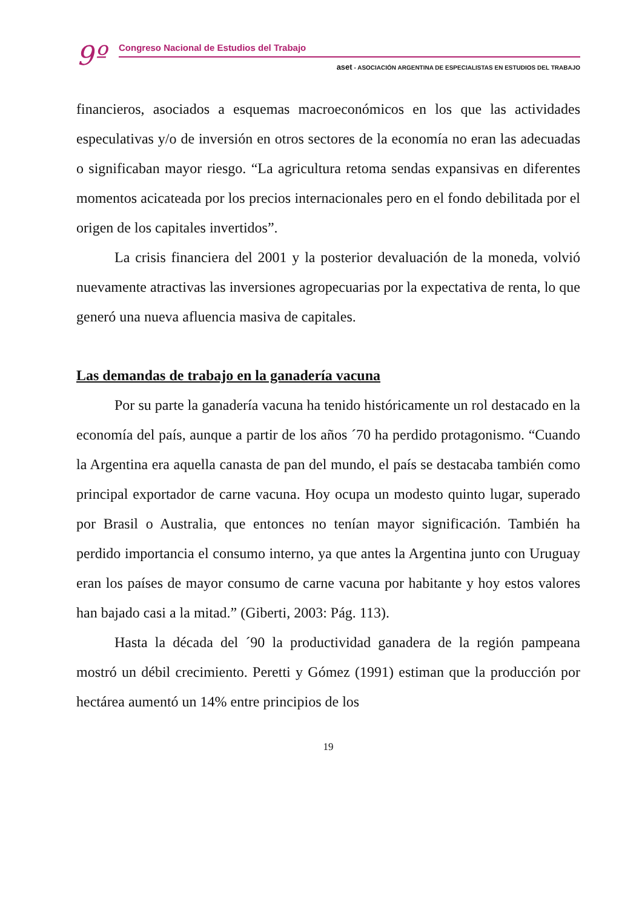9º
Congreso Nacional de Estudios del Trabajo
aset - ASOCIACIÓN ARGENTINA DE ESPECIALISTAS EN ESTUDIOS DEL TRABAJO
financieros, asociados a esquemas macroeconómicos en los que las actividades especulativas y/o de inversión en otros sectores de la economía no eran las adecuadas o significaban mayor riesgo. “La agricultura retoma sendas expansivas en diferentes momentos acicateada por los precios internacionales pero en el fondo debilitada por el origen de los capitales invertidos”.
La crisis financiera del 2001 y la posterior devaluación de la moneda, volvió nuevamente atractivas las inversiones agropecuarias por la expectativa de renta, lo que generó una nueva afluencia masiva de capitales.
Las demandas de trabajo en la ganadería vacuna
Por su parte la ganadería vacuna ha tenido históricamente un rol destacado en la economía del país, aunque a partir de los años ´70 ha perdido protagonismo. “Cuando la Argentina era aquella canasta de pan del mundo, el país se destacaba también como principal exportador de carne vacuna. Hoy ocupa un modesto quinto lugar, superado por Brasil o Australia, que entonces no tenían mayor significación. También ha perdido importancia el consumo interno, ya que antes la Argentina junto con Uruguay eran los países de mayor consumo de carne vacuna por habitante y hoy estos valores han bajado casi a la mitad.” (Giberti, 2003: Pág. 113).
Hasta la década del ´90 la productividad ganadera de la región pampeana mostró un débil crecimiento. Peretti y Gómez (1991) estiman que la producción por hectárea aumentó un 14% entre principios de los
19